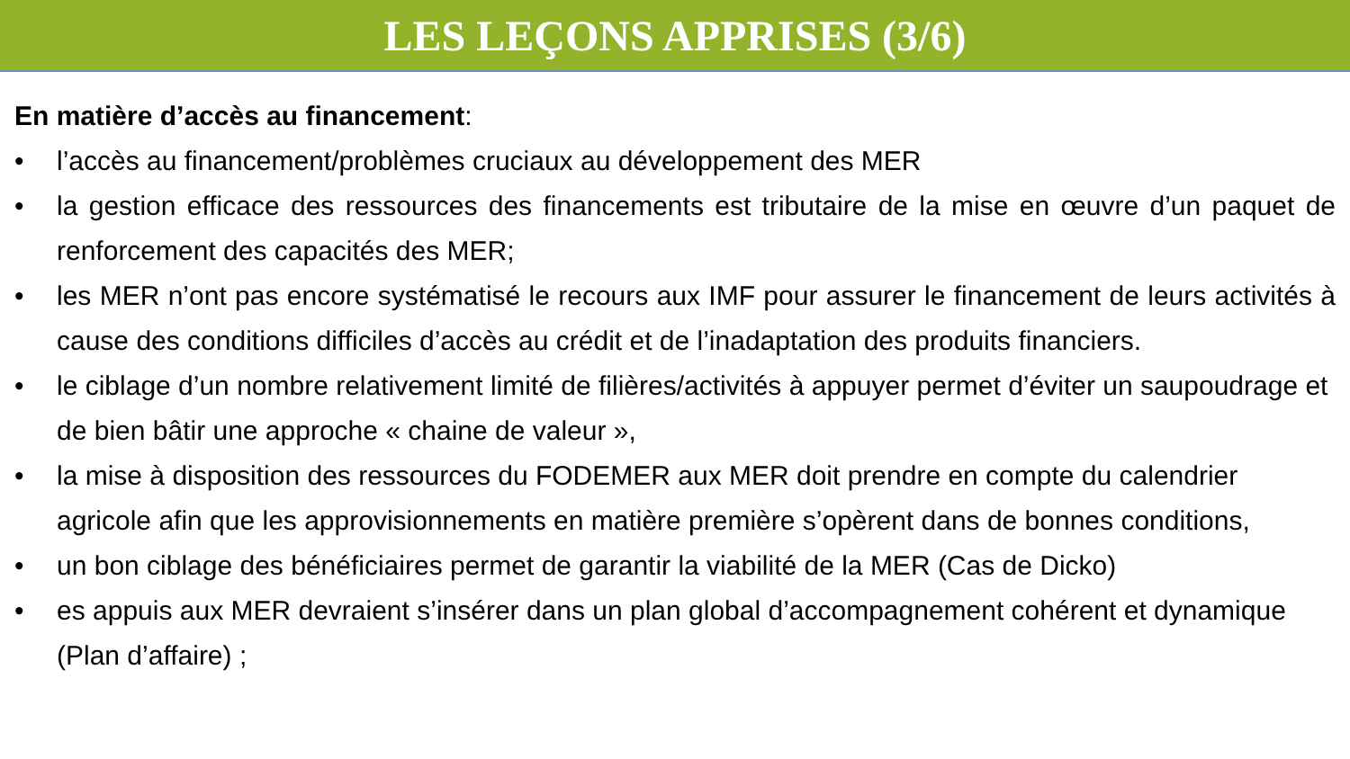LES LEÇONS APPRISES (3/6)
En matière d’accès au financement:
• l’accès au financement/problèmes cruciaux au développement des MER
• la gestion efficace des ressources des financements est tributaire de la mise en œuvre d’un paquet de renforcement des capacités des MER;
• les MER n’ont pas encore systématisé le recours aux IMF pour assurer le financement de leurs activités à cause des conditions difficiles d’accès au crédit et de l’inadaptation des produits financiers.
• le ciblage d’un nombre relativement limité de filières/activités à appuyer permet d’éviter un saupoudrage et de bien bâtir une approche « chaine de valeur »,
• la mise à disposition des ressources du FODEMER aux MER doit prendre en compte du calendrier agricole afin que les approvisionnements en matière première s’opèrent dans de bonnes conditions,
• un bon ciblage des bénéficiaires permet de garantir la viabilité de la MER (Cas de Dicko)
• es appuis aux MER devraient s’insérer dans un plan global d’accompagnement cohérent et dynamique (Plan d’affaire) ;